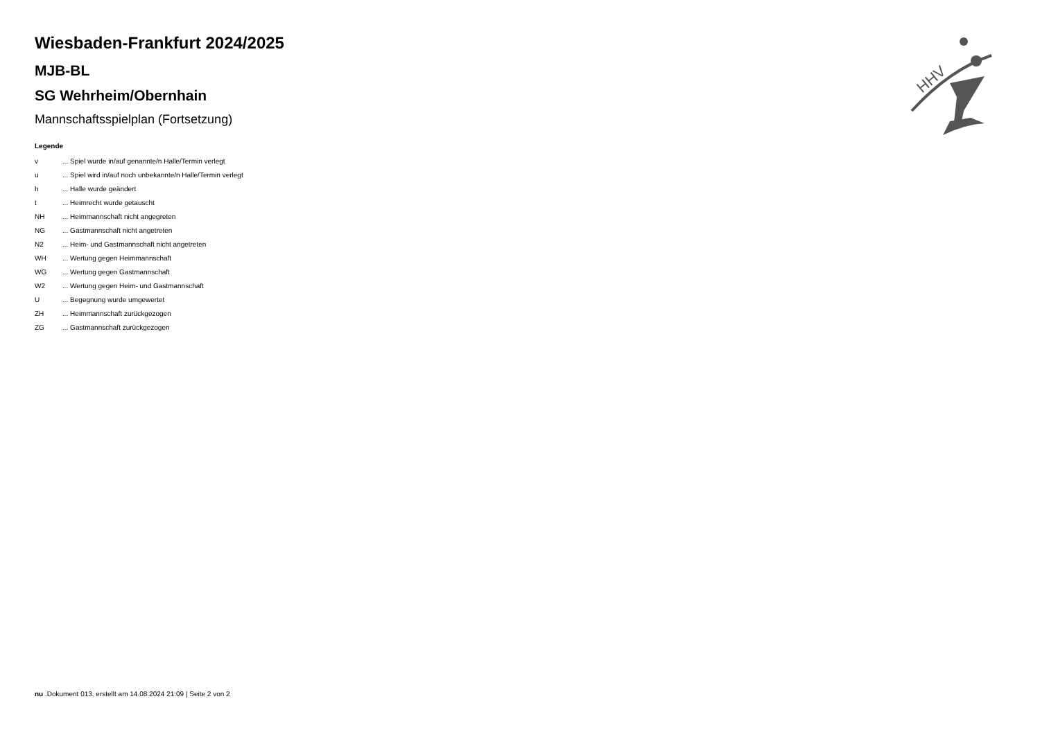HHV
Wiesbaden-Frankfurt 2024/2025
MJB-BL
SG Wehrheim/Obernhain
Mannschaftsspielplan (Fortsetzung)
Legende
| v | ... Spiel wurde in/auf genannte/n Halle/Termin verlegt |
| u | ... Spiel wird in/auf noch unbekannte/n Halle/Termin verlegt |
| h | ... Halle wurde geändert |
| t | ... Heimrecht wurde getauscht |
| NH | ... Heimmannschaft nicht angegreten |
| NG | ... Gastmannschaft nicht angetreten |
| N2 | ... Heim- und Gastmannschaft nicht angetreten |
| WH | ... Wertung gegen Heimmannschaft |
| WG | ... Wertung gegen Gastmannschaft |
| W2 | ... Wertung gegen Heim- und Gastmannschaft |
| U | ... Begegnung wurde umgewertet |
| ZH | ... Heimmannschaft zurückgezogen |
| ZG | ... Gastmannschaft zurückgezogen |
nu .Dokument 013, erstellt am 14.08.2024 21:09 | Seite 2 von 2